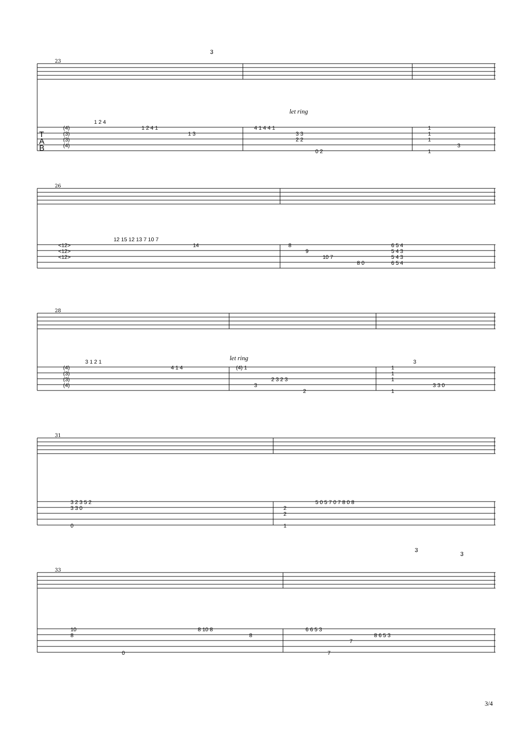23
T
A
B
3
let ring
(4) (3) (3) (4) 1 2 4 1 2 4 1 1 3 4 1 4 4 1 3 3 2 2 0 2 1 1 1 1 3
26
<12> <12> <12> 12 15 12 13 7 10 7 14 8 9 10 7 8 0 6 5 4 5 4 3 5 4 3 6 5 4
28
let ring
(4) (3) (3) (4) 3 1 2 1 4 1 4 (4) 1 2 3 2 3 3 2 1 3 1 1 1 3 3 0
31
3 2 3 5 2 3 3 0 0 2 2 1 5 0 5 7 0 7 8 0 8
33
3 3
10 8 0 8 10 8 8 6 6 5 3 8 6 5 3 7 7
3/4